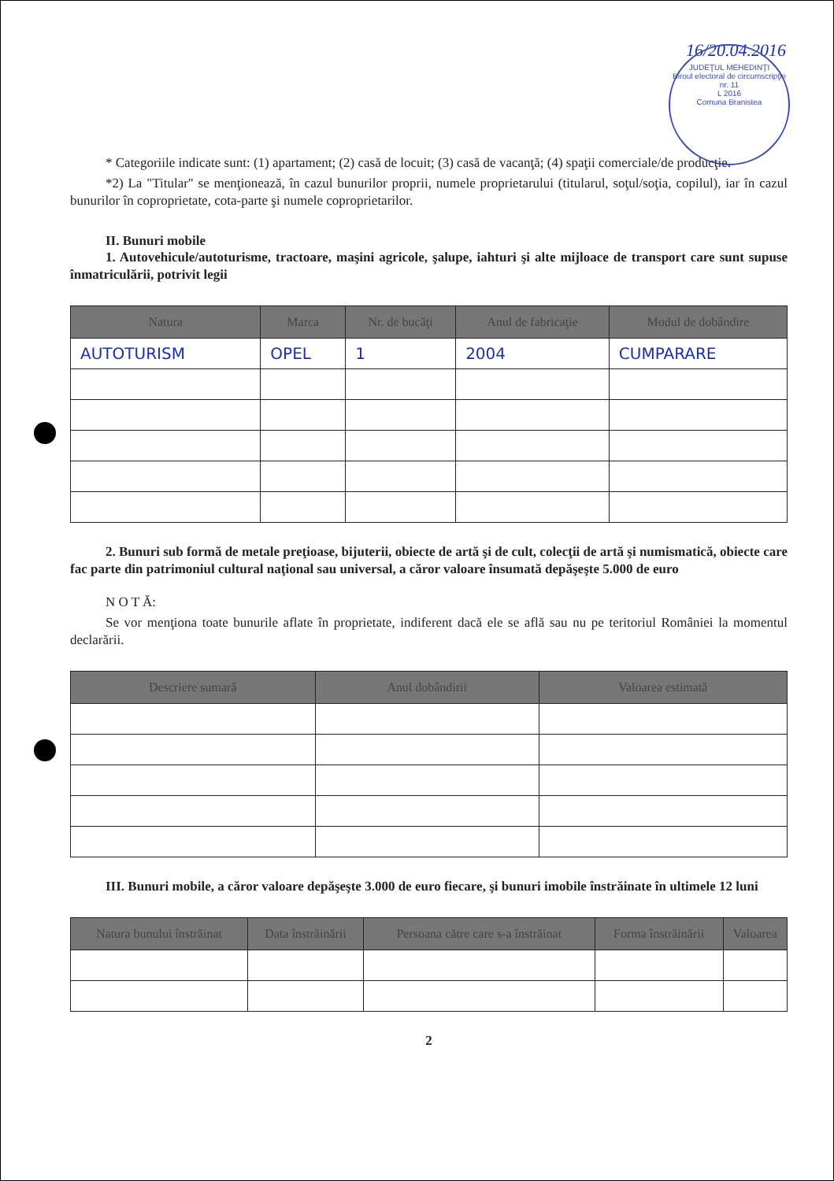16/20.04.2016
JUDEŢUL MEHEDINŢI
Biroul electoral de circumscripţie nr. 11
L 2016
Comuna Branistea
* Categoriile indicate sunt: (1) apartament; (2) casă de locuit; (3) casă de vacanţă; (4) spaţii comerciale/de producţie.
*2) La "Titular" se menţionează, în cazul bunurilor proprii, numele proprietarului (titularul, soţul/soţia, copilul), iar în cazul bunurilor în coproprietate, cota-parte şi numele coproprietarilor.
II. Bunuri mobile
1. Autovehicule/autoturisme, tractoare, maşini agricole, şalupe, iahturi şi alte mijloace de transport care sunt supuse înmatriculării, potrivit legii
| Natura | Marca | Nr. de bucăţi | Anul de fabricaţie | Modul de dobândire |
| --- | --- | --- | --- | --- |
| AUTOTURISM | OPEL | 1 | 2004 | CUMPARARE |
2. Bunuri sub formă de metale preţioase, bijuterii, obiecte de artă şi de cult, colecţii de artă şi numismatică, obiecte care fac parte din patrimoniul cultural naţional sau universal, a căror valoare însumată depăşeşte 5.000 de euro
N O T Ă:
Se vor menţiona toate bunurile aflate în proprietate, indiferent dacă ele se află sau nu pe teritoriul României la momentul declarării.
| Descriere sumară | Anul dobândirii | Valoarea estimată |
| --- | --- | --- |
III. Bunuri mobile, a căror valoare depăşeşte 3.000 de euro fiecare, şi bunuri imobile înstrăinate în ultimele 12 luni
| Natura bunului înstrăinat | Data înstrăinării | Persoana către care s-a înstrăinat | Forma înstrăinării | Valoarea |
| --- | --- | --- | --- | --- |
2